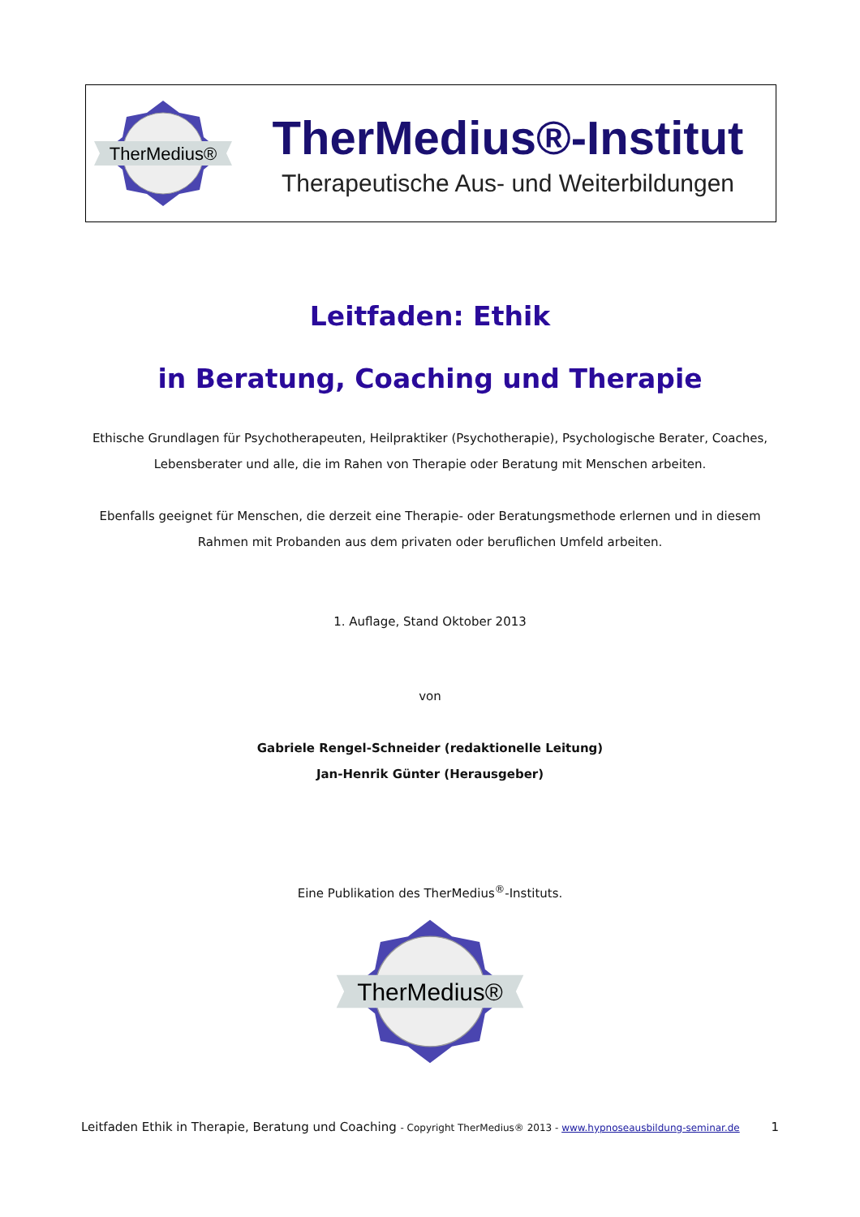TherMedius®
TherMedius®-Institut
Therapeutische Aus- und Weiterbildungen
Leitfaden: Ethik
in Beratung, Coaching und Therapie
Ethische Grundlagen für Psychotherapeuten, Heilpraktiker (Psychotherapie), Psychologische Berater, Coaches, Lebensberater und alle, die im Rahen von Therapie oder Beratung mit Menschen arbeiten.
Ebenfalls geeignet für Menschen, die derzeit eine Therapie- oder Beratungsmethode erlernen und in diesem Rahmen mit Probanden aus dem privaten oder beruflichen Umfeld arbeiten.
1. Auflage, Stand Oktober 2013
von
Gabriele Rengel-Schneider (redaktionelle Leitung)
Jan-Henrik Günter (Herausgeber)
Eine Publikation des TherMedius<sup>®</sup>-Instituts.
TherMedius®
Leitfaden Ethik in Therapie, Beratung und Coaching - Copyright TherMedius® 2013 - www.hypnoseausbildung-seminar.de 1